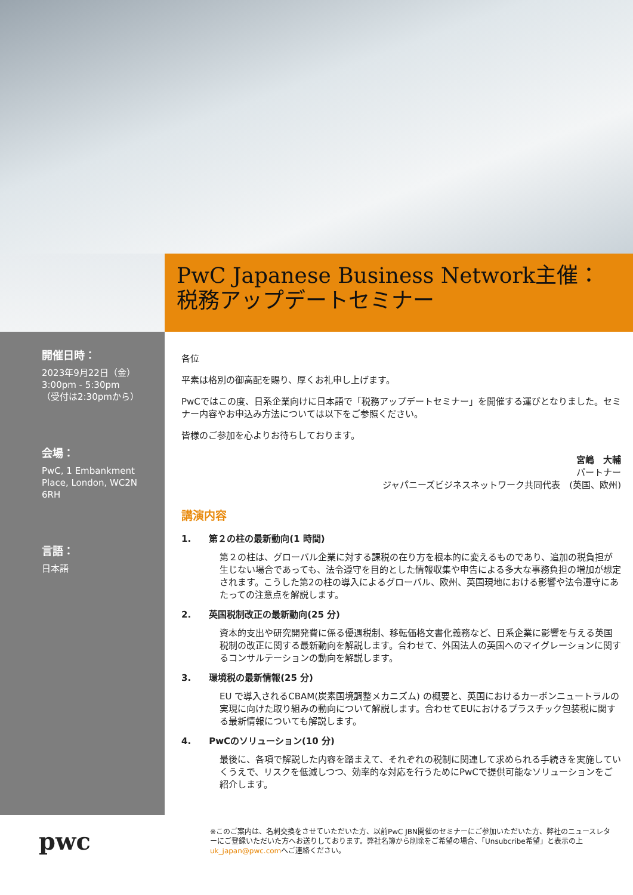PwC Japanese Business Network主催：
税務アップデートセミナー
開催日時：
2023年9月22日（金）
3:00pm - 5:30pm
（受付は2:30pmから）
会場：
PwC, 1 Embankment Place, London, WC2N 6RH
言語：
日本語
各位
平素は格別の御高配を賜り、厚くお礼申し上げます。
PwCではこの度、日系企業向けに日本語で「税務アップデートセミナー」を開催する運びとなりました。セミナー内容やお申込み方法については以下をご参照ください。
皆様のご参加を心よりお待ちしております。
宮嶋　大輔
パートナー
ジャパニーズビジネスネットワーク共同代表　(英国、欧州)
講演内容
1.　　第２の柱の最新動向(1 時間)
第２の柱は、グローバル企業に対する課税の在り方を根本的に変えるものであり、追加の税負担が生じない場合であっても、法令遵守を目的とした情報収集や申告による多大な事務負担の増加が想定されます。こうした第2の柱の導入によるグローバル、欧州、英国現地における影響や法令遵守にあたっての注意点を解説します。
2.　　英国税制改正の最新動向(25 分)
資本的支出や研究開発費に係る優遇税制、移転価格文書化義務など、日系企業に影響を与える英国税制の改正に関する最新動向を解説します。合わせて、外国法人の英国へのマイグレーションに関するコンサルテーションの動向を解説します。
3.　　環境税の最新情報(25 分)
EU で導入されるCBAM(炭素国境調整メカニズム) の概要と、英国におけるカーボンニュートラルの実現に向けた取り組みの動向について解説します。合わせてEUにおけるプラスチック包装税に関する最新情報についても解説します。
4.　　PwCのソリューション(10 分)
最後に、各項で解説した内容を踏まえて、それぞれの税制に関連して求められる手続きを実施していくうえで、リスクを低減しつつ、効率的な対応を行うためにPwCで提供可能なソリューションをご紹介します。
pwc
※このご案内は、名刺交換をさせていただいた方、以前PwC JBN開催のセミナーにご参加いただいた方、弊社のニュースレターにご登録いただいた方へお送りしております。弊社名簿から削除をご希望の場合、「Unsubcribe希望」と表示の上uk_japan@pwc.comへご連絡ください。